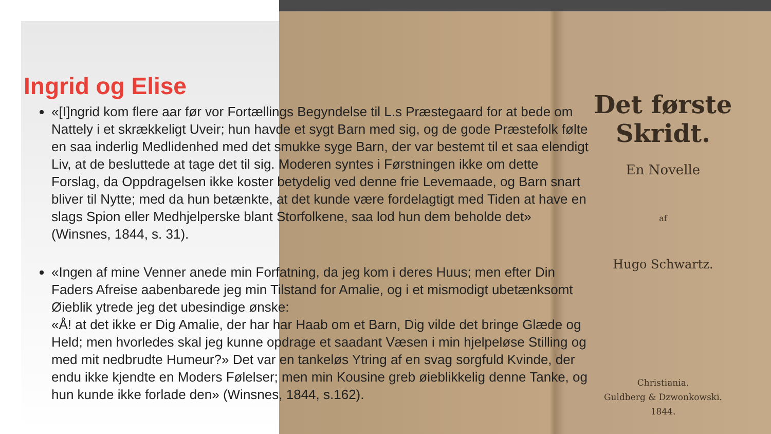Det første Skridt.
En Novelle
af
Hugo Schwartz.
Christiania.
Guldberg & Dzwonkowski.
1844.
Ingrid og Elise
«[I]ngrid kom flere aar før vor Fortællings Begyndelse til L.s Præstegaard for at bede om Nattely i et skrækkeligt Uveir; hun havde et sygt Barn med sig, og de gode Præstefolk følte en saa inderlig Medlidenhed med det smukke syge Barn, der var bestemt til et saa elendigt Liv, at de besluttede at tage det til sig. Moderen syntes i Førstningen ikke om dette Forslag, da Oppdragelsen ikke koster betydelig ved denne frie Levemaade, og Barn snart bliver til Nytte; med da hun betænkte, at det kunde være fordelagtigt med Tiden at have en slags Spion eller Medhjelperske blant Storfolkene, saa lod hun dem beholde det» (Winsnes, 1844, s. 31).
«Ingen af mine Venner anede min Forfatning, da jeg kom i deres Huus; men efter Din Faders Afreise aabenbarede jeg min Tilstand for Amalie, og i et mismodigt ubetænksomt Øieblik ytrede jeg det ubesindige ønske:
«Å! at det ikke er Dig Amalie, der har har Haab om et Barn, Dig vilde det bringe Glæde og Held; men hvorledes skal jeg kunne opdrage et saadant Væsen i min hjelpeløse Stilling og med mit nedbrudte Humeur?» Det var en tankeløs Ytring af en svag sorgfuld Kvinde, der endu ikke kjendte en Moders Følelser; men min Kousine greb øieblikkelig denne Tanke, og hun kunde ikke forlade den» (Winsnes, 1844, s.162).